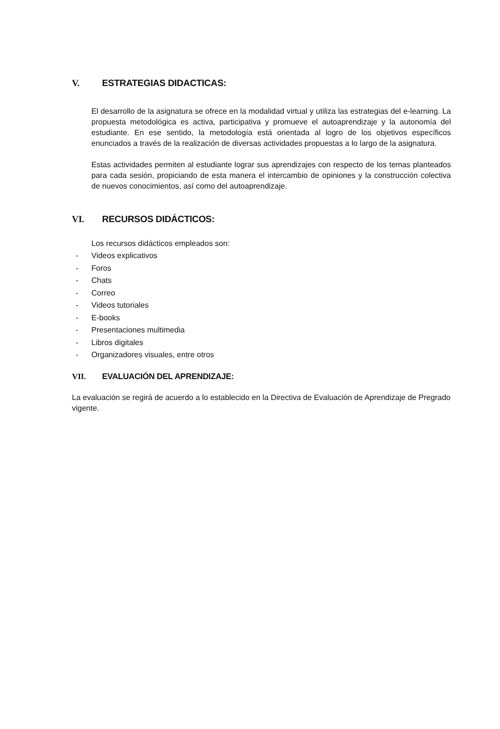V. ESTRATEGIAS DIDACTICAS:
El desarrollo de la asignatura se ofrece en la modalidad virtual y utiliza las estrategias del e-learning. La propuesta metodológica es activa, participativa y promueve el autoaprendizaje y la autonomía del estudiante. En ese sentido, la metodología está orientada al logro de los objetivos específicos enunciados a través de la realización de diversas actividades propuestas a lo largo de la asignatura.
Estas actividades permiten al estudiante lograr sus aprendizajes con respecto de los temas planteados para cada sesión, propiciando de esta manera el intercambio de opiniones y la construcción colectiva de nuevos conocimientos, así como del autoaprendizaje.
VI. RECURSOS DIDÁCTICOS:
Los recursos didácticos empleados son:
- Videos explicativos
- Foros
- Chats
- Correo
- Videos tutoriales
- E-books
- Presentaciones multimedia
- Libros digitales
- Organizadores visuales, entre otros
VII. EVALUACIÓN DEL APRENDIZAJE:
La evaluación se regirá de acuerdo a lo establecido en la Directiva de Evaluación de Aprendizaje de Pregrado vigente.